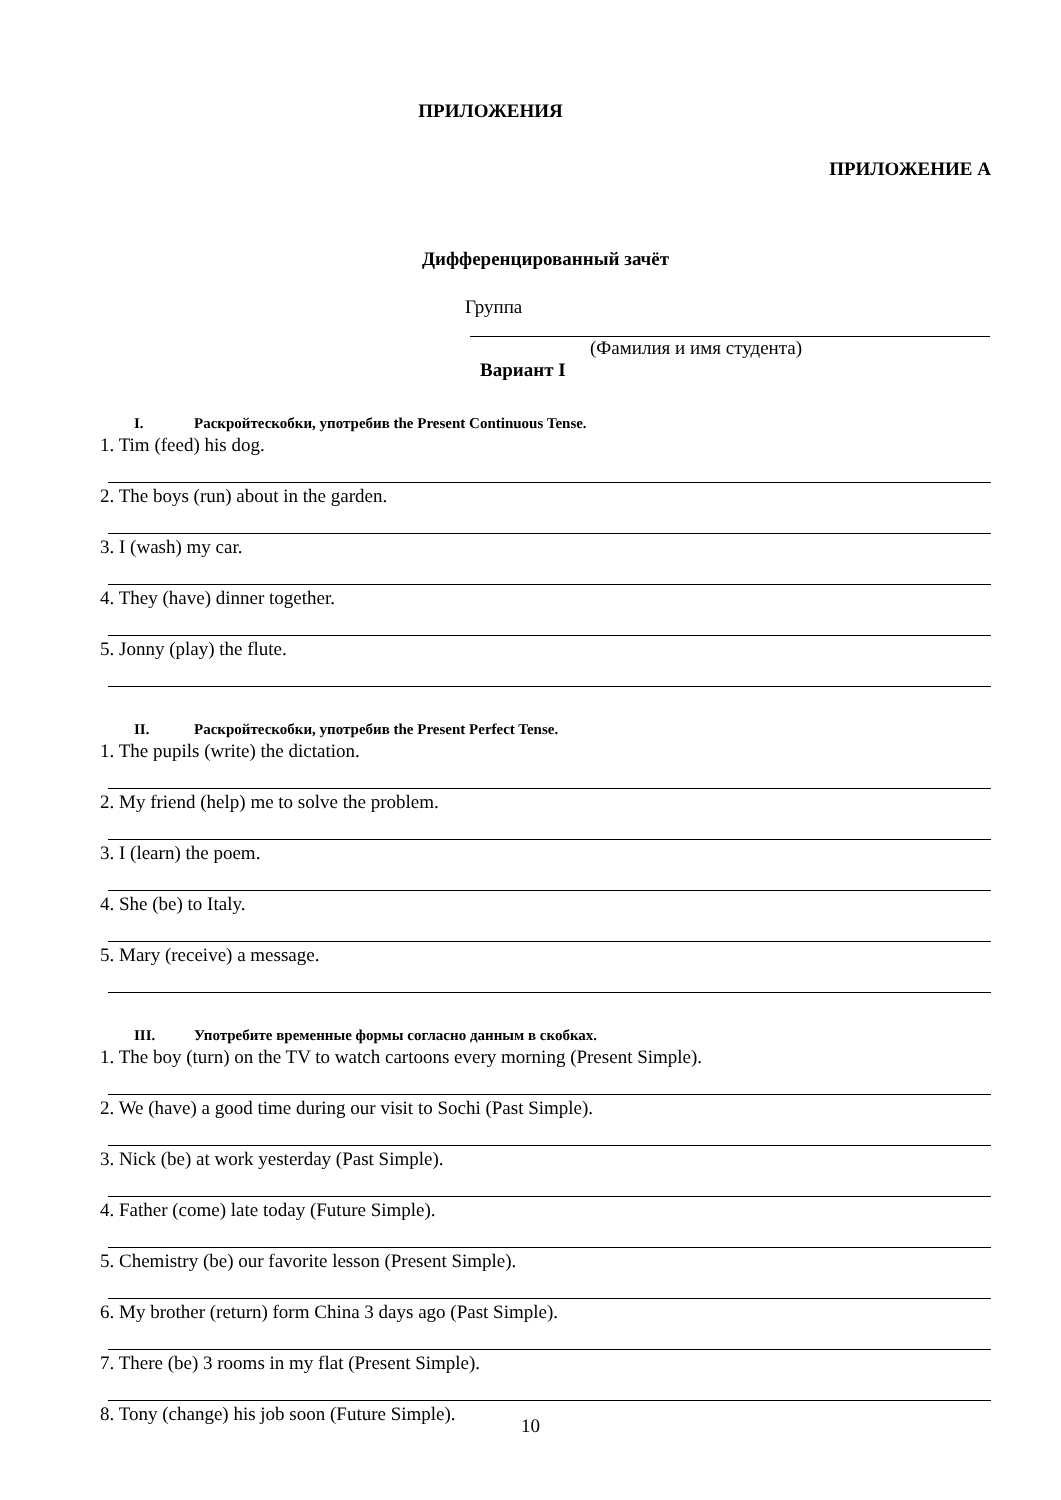ПРИЛОЖЕНИЯ
ПРИЛОЖЕНИЕ А
Дифференцированный зачёт
Группа
(Фамилия и имя студента)
Вариант I
I. Раскройтескобки, употребив the Present Continuous Tense.
1. Tim (feed) his dog.
2. The boys (run) about in the garden.
3. I (wash) my car.
4. They (have) dinner together.
5. Jonny (play) the flute.
II. Раскройтескобки, употребив the Present Perfect Tense.
1. The pupils (write) the dictation.
2. My friend (help) me to solve the problem.
3. I (learn) the poem.
4. She (be) to Italy.
5. Mary (receive) a message.
III. Употребите временные формы согласно данным в скобках.
1. The boy (turn) on the TV to watch cartoons every morning (Present Simple).
2. We (have) a good time during our visit to Sochi (Past Simple).
3. Nick (be) at work yesterday (Past Simple).
4. Father (come) late today (Future Simple).
5. Chemistry (be) our favorite lesson (Present Simple).
6. My brother (return) form China 3 days ago (Past Simple).
7. There (be) 3 rooms in my flat (Present Simple).
8. Tony (change) his job soon (Future Simple).
10